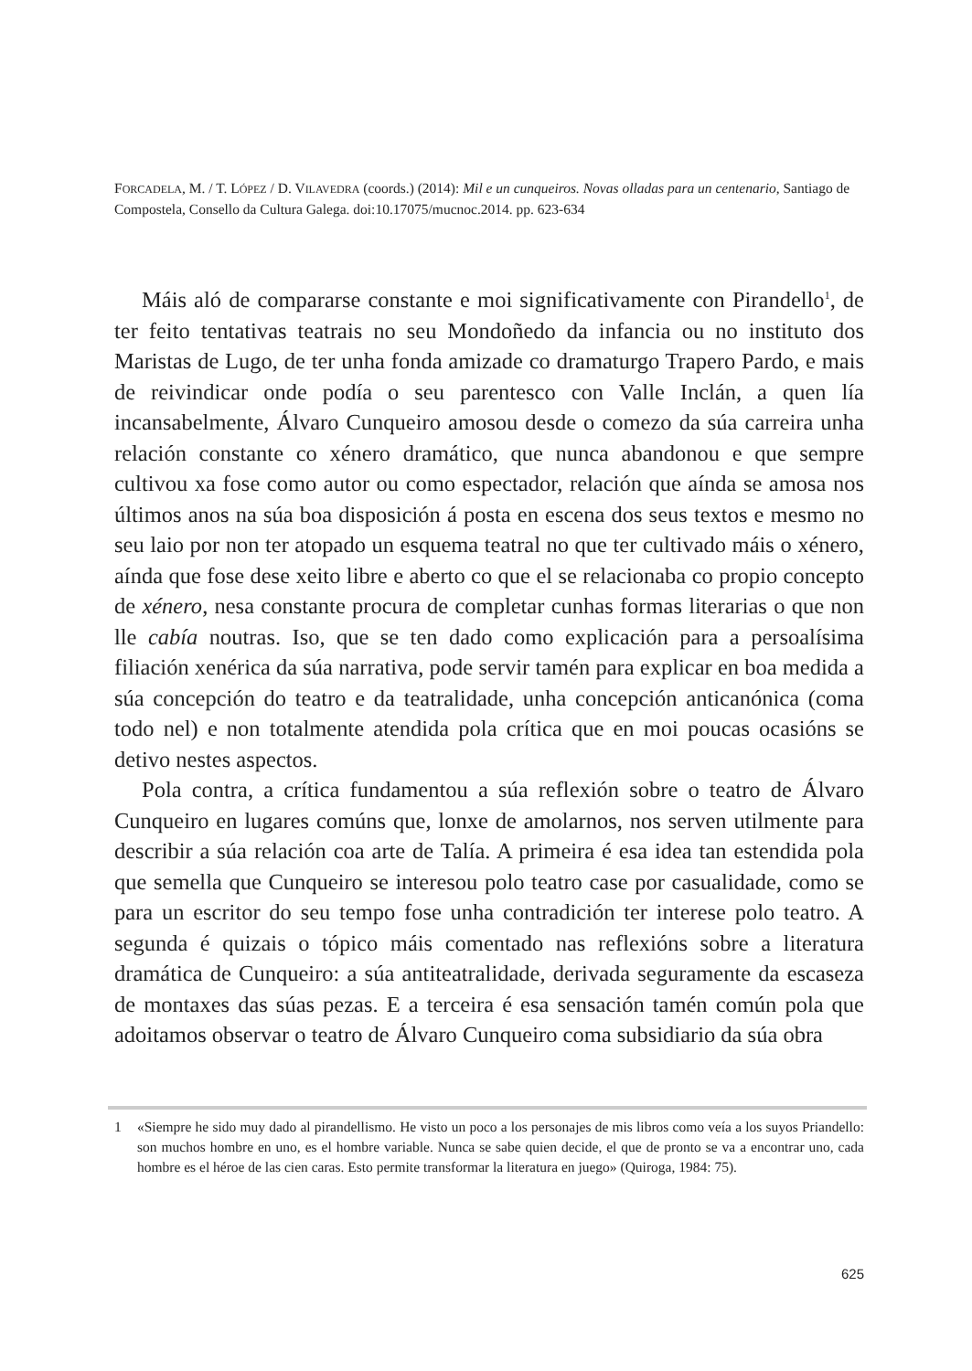FORCADELA, M. / T. LÓPEZ / D. VILAVEDRA (coords.) (2014): Mil e un cunqueiros. Novas olladas para un centenario, Santiago de Compostela, Consello da Cultura Galega. doi:10.17075/mucnoc.2014. pp. 623-634
Máis aló de compararse constante e moi significativamente con Pirandello<sup>1</sup>, de ter feito tentativas teatrais no seu Mondoñedo da infancia ou no instituto dos Maristas de Lugo, de ter unha fonda amizade co dramaturgo Trapero Pardo, e mais de reivindicar onde podía o seu parentesco con Valle Inclán, a quen lía incansabelmente, Álvaro Cunqueiro amosou desde o comezo da súa carreira unha relación constante co xénero dramático, que nunca abandonou e que sempre cultivou xa fose como autor ou como espectador, relación que aínda se amosa nos últimos anos na súa boa disposición á posta en escena dos seus textos e mesmo no seu laio por non ter atopado un esquema teatral no que ter cultivado máis o xénero, aínda que fose dese xeito libre e aberto co que el se relacionaba co propio concepto de xénero, nesa constante procura de completar cunhas formas literarias o que non lle cabía noutras. Iso, que se ten dado como explicación para a persoalísima filiación xenérica da súa narrativa, pode servir tamén para explicar en boa medida a súa concepción do teatro e da teatralidade, unha concepción anticanónica (coma todo nel) e non totalmente atendida pola crítica que en moi poucas ocasións se detivo nestes aspectos.
Pola contra, a crítica fundamentou a súa reflexión sobre o teatro de Álvaro Cunqueiro en lugares comúns que, lonxe de amolarnos, nos serven utilmente para describir a súa relación coa arte de Talía. A primeira é esa idea tan estendida pola que semella que Cunqueiro se interesou polo teatro case por casualidade, como se para un escritor do seu tempo fose unha contradición ter interese polo teatro. A segunda é quizais o tópico máis comentado nas reflexións sobre a literatura dramática de Cunqueiro: a súa antiteatralidade, derivada seguramente da escaseza de montaxes das súas pezas. E a terceira é esa sensación tamén común pola que adoitamos observar o teatro de Álvaro Cunqueiro coma subsidiario da súa obra
1 «Siempre he sido muy dado al pirandellismo. He visto un poco a los personajes de mis libros como veía a los suyos Priandello: son muchos hombre en uno, es el hombre variable. Nunca se sabe quien decide, el que de pronto se va a encontrar uno, cada hombre es el héroe de las cien caras. Esto permite transformar la literatura en juego» (Quiroga, 1984: 75).
625